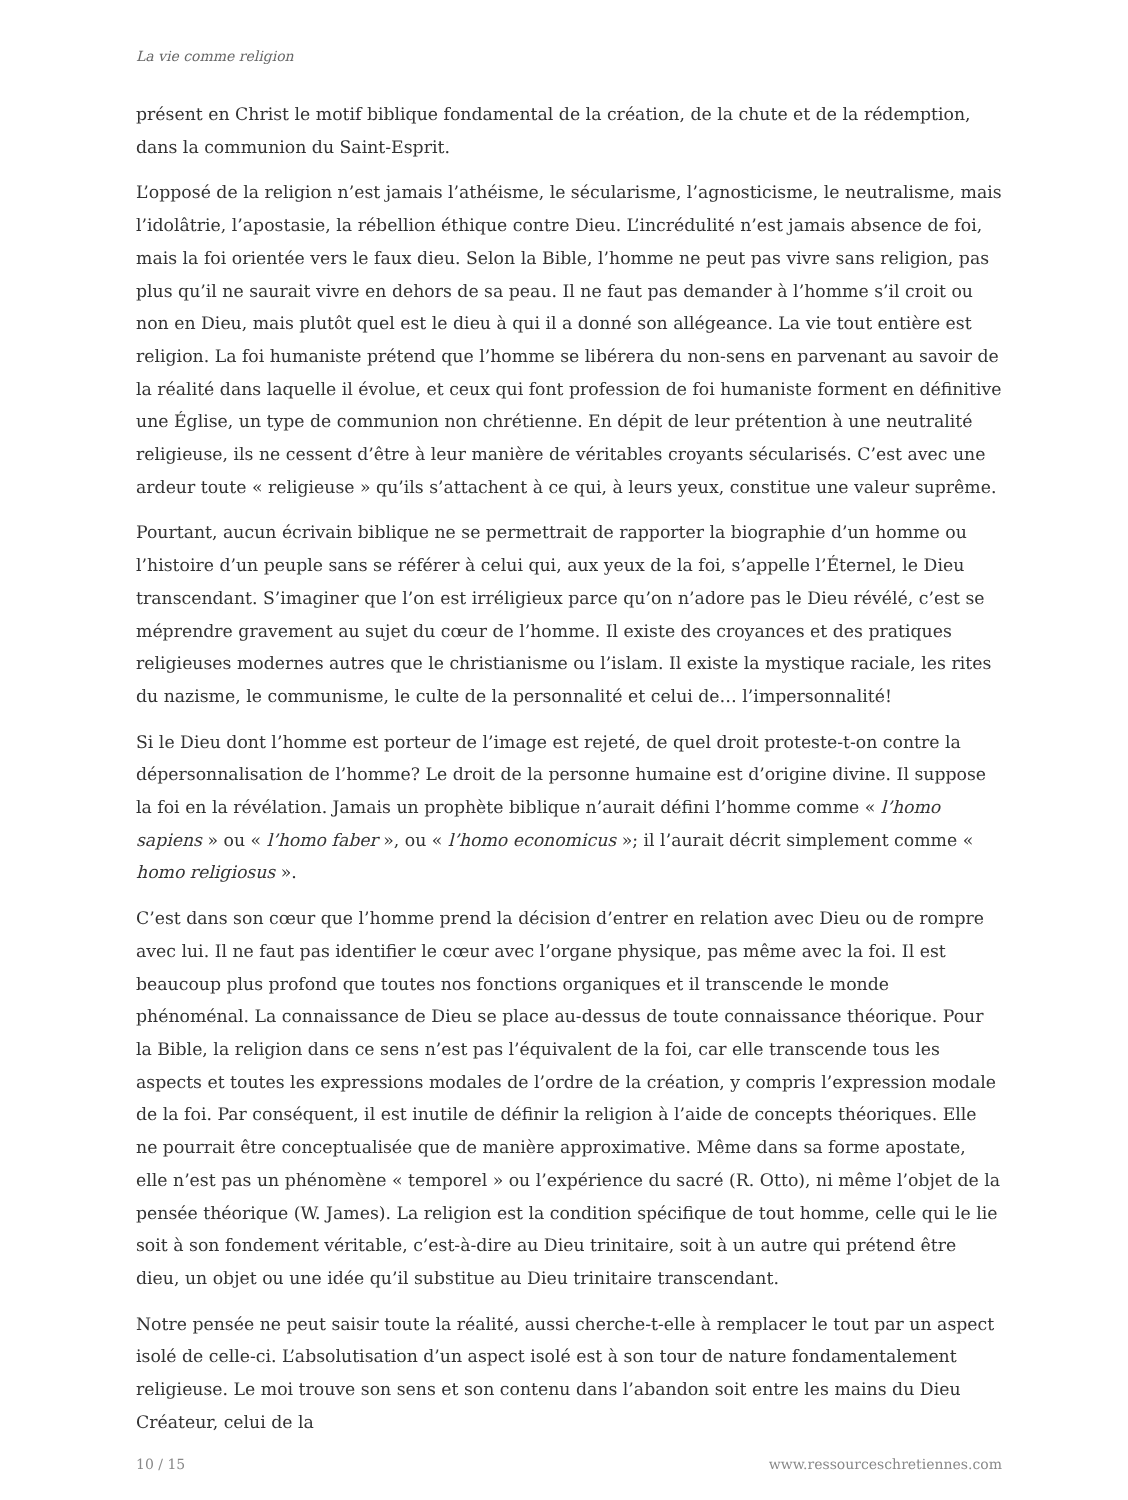La vie comme religion
présent en Christ le motif biblique fondamental de la création, de la chute et de la rédemption, dans la communion du Saint-Esprit.
L’opposé de la religion n’est jamais l’athéisme, le sécularisme, l’agnosticisme, le neutralisme, mais l’idolâtrie, l’apostasie, la rébellion éthique contre Dieu. L’incrédulité n’est jamais absence de foi, mais la foi orientée vers le faux dieu. Selon la Bible, l’homme ne peut pas vivre sans religion, pas plus qu’il ne saurait vivre en dehors de sa peau. Il ne faut pas demander à l’homme s’il croit ou non en Dieu, mais plutôt quel est le dieu à qui il a donné son allégeance. La vie tout entière est religion. La foi humaniste prétend que l’homme se libérera du non-sens en parvenant au savoir de la réalité dans laquelle il évolue, et ceux qui font profession de foi humaniste forment en définitive une Église, un type de communion non chrétienne. En dépit de leur prétention à une neutralité religieuse, ils ne cessent d’être à leur manière de véritables croyants sécularisés. C’est avec une ardeur toute « religieuse » qu’ils s’attachent à ce qui, à leurs yeux, constitue une valeur suprême.
Pourtant, aucun écrivain biblique ne se permettrait de rapporter la biographie d’un homme ou l’histoire d’un peuple sans se référer à celui qui, aux yeux de la foi, s’appelle l’Éternel, le Dieu transcendant. S’imaginer que l’on est irréligieux parce qu’on n’adore pas le Dieu révélé, c’est se méprendre gravement au sujet du cœur de l’homme. Il existe des croyances et des pratiques religieuses modernes autres que le christianisme ou l’islam. Il existe la mystique raciale, les rites du nazisme, le communisme, le culte de la personnalité et celui de… l’impersonnalité!
Si le Dieu dont l’homme est porteur de l’image est rejeté, de quel droit proteste-t-on contre la dépersonnalisation de l’homme? Le droit de la personne humaine est d’origine divine. Il suppose la foi en la révélation. Jamais un prophète biblique n’aurait défini l’homme comme « l’homo sapiens » ou « l’homo faber », ou « l’homo economicus »; il l’aurait décrit simplement comme « homo religiosus ».
C’est dans son cœur que l’homme prend la décision d’entrer en relation avec Dieu ou de rompre avec lui. Il ne faut pas identifier le cœur avec l’organe physique, pas même avec la foi. Il est beaucoup plus profond que toutes nos fonctions organiques et il transcende le monde phénoménal. La connaissance de Dieu se place au-dessus de toute connaissance théorique. Pour la Bible, la religion dans ce sens n’est pas l’équivalent de la foi, car elle transcende tous les aspects et toutes les expressions modales de l’ordre de la création, y compris l’expression modale de la foi. Par conséquent, il est inutile de définir la religion à l’aide de concepts théoriques. Elle ne pourrait être conceptualisée que de manière approximative. Même dans sa forme apostate, elle n’est pas un phénomène « temporel » ou l’expérience du sacré (R. Otto), ni même l’objet de la pensée théorique (W. James). La religion est la condition spécifique de tout homme, celle qui le lie soit à son fondement véritable, c’est-à-dire au Dieu trinitaire, soit à un autre qui prétend être dieu, un objet ou une idée qu’il substitue au Dieu trinitaire transcendant.
Notre pensée ne peut saisir toute la réalité, aussi cherche-t-elle à remplacer le tout par un aspect isolé de celle-ci. L’absolutisation d’un aspect isolé est à son tour de nature fondamentalement religieuse. Le moi trouve son sens et son contenu dans l’abandon soit entre les mains du Dieu Créateur, celui de la
10 / 15 www.ressourceschretiennes.com